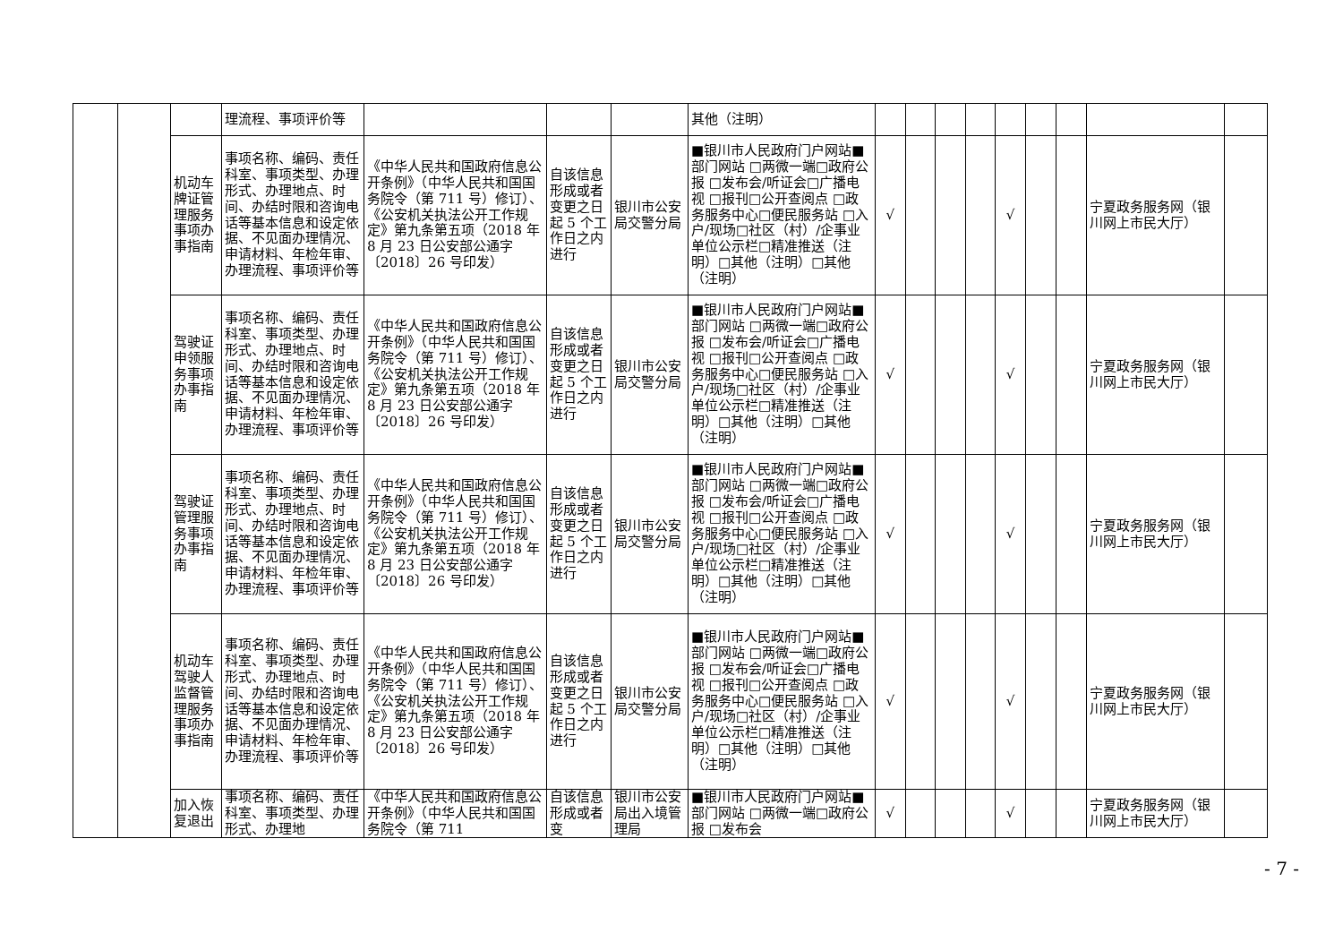| | | | 理流程、事项评价等 | | | | 其他（注明） | | | | | | | | | |
| | | 机动车牌证管理服务事项办事指南 | 事项名称、编码、责任科室、事项类型、办理形式、办理地点、时间、办结时限和咨询电话等基本信息和设定依据、不见面办理情况、申请材料、年检年审、办理流程、事项评价等 | 《中华人民共和国政府信息公开条例》（中华人民共和国国务院令（第 711 号）修订）、《公安机关执法公开工作规定》第九条第五项（2018 年 8 月 23 日公安部公通字〔2018〕26 号印发） | 自该信息形成或者变更之日起 5 个工作日之内进行 | 银川市公安局交警分局 | ■银川市人民政府门户网站■部门网站 □两微一端□政府公报 □发布会/听证会□广播电视 □报刊□公开查阅点 □政务服务中心□便民服务站 □入户/现场□社区（村）/企事业单位公示栏□精准推送（注明）□其他（注明）□其他（注明） | √ | | | | √ | | | 宁夏政务服务网（银川网上市民大厅） | |
| | | 驾驶证申领服务事项办事指南 | 事项名称、编码、责任科室、事项类型、办理形式、办理地点、时间、办结时限和咨询电话等基本信息和设定依据、不见面办理情况、申请材料、年检年审、办理流程、事项评价等 | 《中华人民共和国政府信息公开条例》（中华人民共和国国务院令（第 711 号）修订）、《公安机关执法公开工作规定》第九条第五项（2018 年 8 月 23 日公安部公通字〔2018〕26 号印发） | 自该信息形成或者变更之日起 5 个工作日之内进行 | 银川市公安局交警分局 | ■银川市人民政府门户网站■部门网站 □两微一端□政府公报 □发布会/听证会□广播电视 □报刊□公开查阅点 □政务服务中心□便民服务站 □入户/现场□社区（村）/企事业单位公示栏□精准推送（注明）□其他（注明）□其他（注明） | √ | | | | √ | | | 宁夏政务服务网（银川网上市民大厅） | |
| | | 驾驶证管理服务事项办事指南 | 事项名称、编码、责任科室、事项类型、办理形式、办理地点、时间、办结时限和咨询电话等基本信息和设定依据、不见面办理情况、申请材料、年检年审、办理流程、事项评价等 | 《中华人民共和国政府信息公开条例》（中华人民共和国国务院令（第 711 号）修订）、《公安机关执法公开工作规定》第九条第五项（2018 年 8 月 23 日公安部公通字〔2018〕26 号印发） | 自该信息形成或者变更之日起 5 个工作日之内进行 | 银川市公安局交警分局 | ■银川市人民政府门户网站■部门网站 □两微一端□政府公报 □发布会/听证会□广播电视 □报刊□公开查阅点 □政务服务中心□便民服务站 □入户/现场□社区（村）/企事业单位公示栏□精准推送（注明）□其他（注明）□其他（注明） | √ | | | | √ | | | 宁夏政务服务网（银川网上市民大厅） | |
| | | 机动车驾驶人监督管理服务事项办事指南 | 事项名称、编码、责任科室、事项类型、办理形式、办理地点、时间、办结时限和咨询电话等基本信息和设定依据、不见面办理情况、申请材料、年检年审、办理流程、事项评价等 | 《中华人民共和国政府信息公开条例》（中华人民共和国国务院令（第 711 号）修订）、《公安机关执法公开工作规定》第九条第五项（2018 年 8 月 23 日公安部公通字〔2018〕26 号印发） | 自该信息形成或者变更之日起 5 个工作日之内进行 | 银川市公安局交警分局 | ■银川市人民政府门户网站■部门网站 □两微一端□政府公报 □发布会/听证会□广播电视 □报刊□公开查阅点 □政务服务中心□便民服务站 □入户/现场□社区（村）/企事业单位公示栏□精准推送（注明）□其他（注明）□其他（注明） | √ | | | | √ | | | 宁夏政务服务网（银川网上市民大厅） | |
| | | 加入恢复退出 | 事项名称、编码、责任科室、事项类型、办理形式、办理地 | 《中华人民共和国政府信息公开条例》（中华人民共和国国务院令（第 711 | 自该信息形成或者变 | 银川市公安局出入境管理局 | ■银川市人民政府门户网站■部门网站 □两微一端□政府公报 □发布会 | √ | | | | √ | | | 宁夏政务服务网（银川网上市民大厅） | |
- 7 -